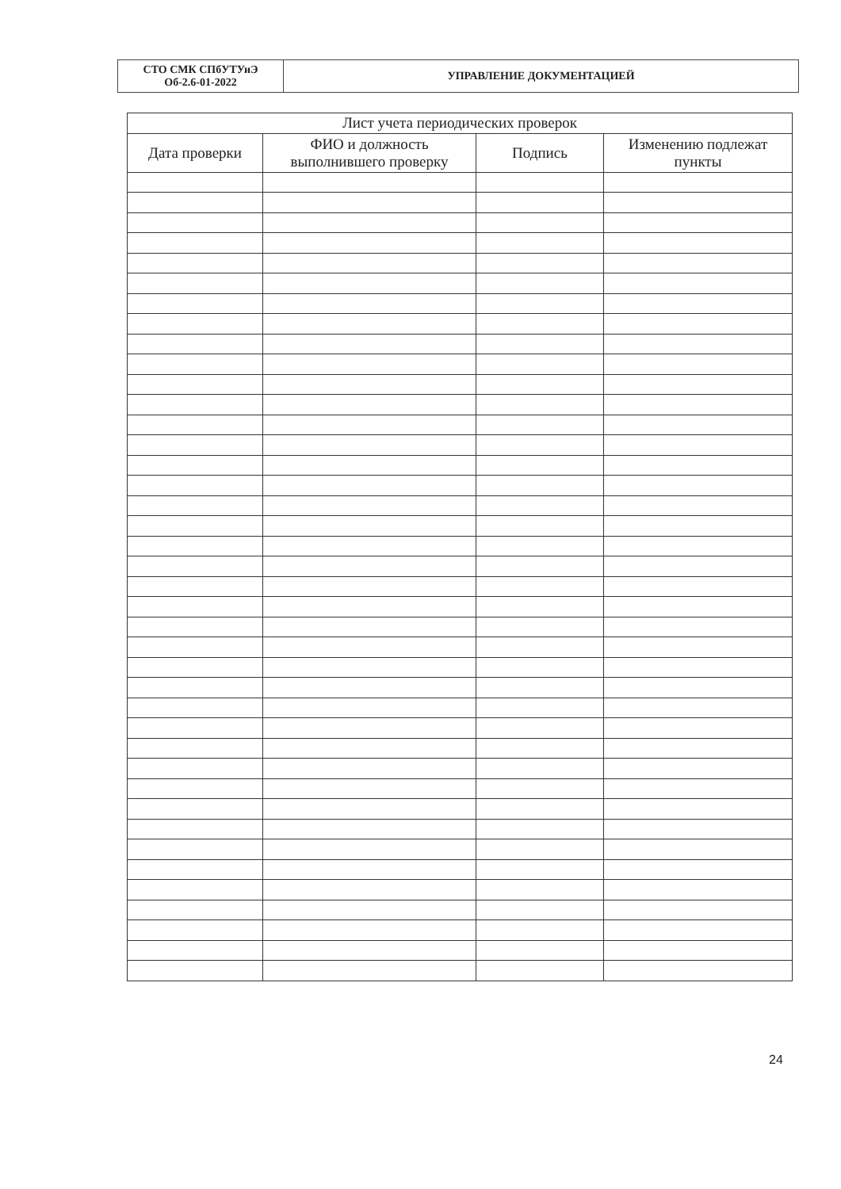| СТО СМК СПбУТУиЭ Об-2.6-01-2022 | УПРАВЛЕНИЕ ДОКУМЕНТАЦИЕЙ |
| Лист учета периодических проверок | | | |
| --- | --- | --- | --- |
| Дата проверки | ФИО и должность выполнившего проверку | Подпись | Изменению подлежат пункты |
24